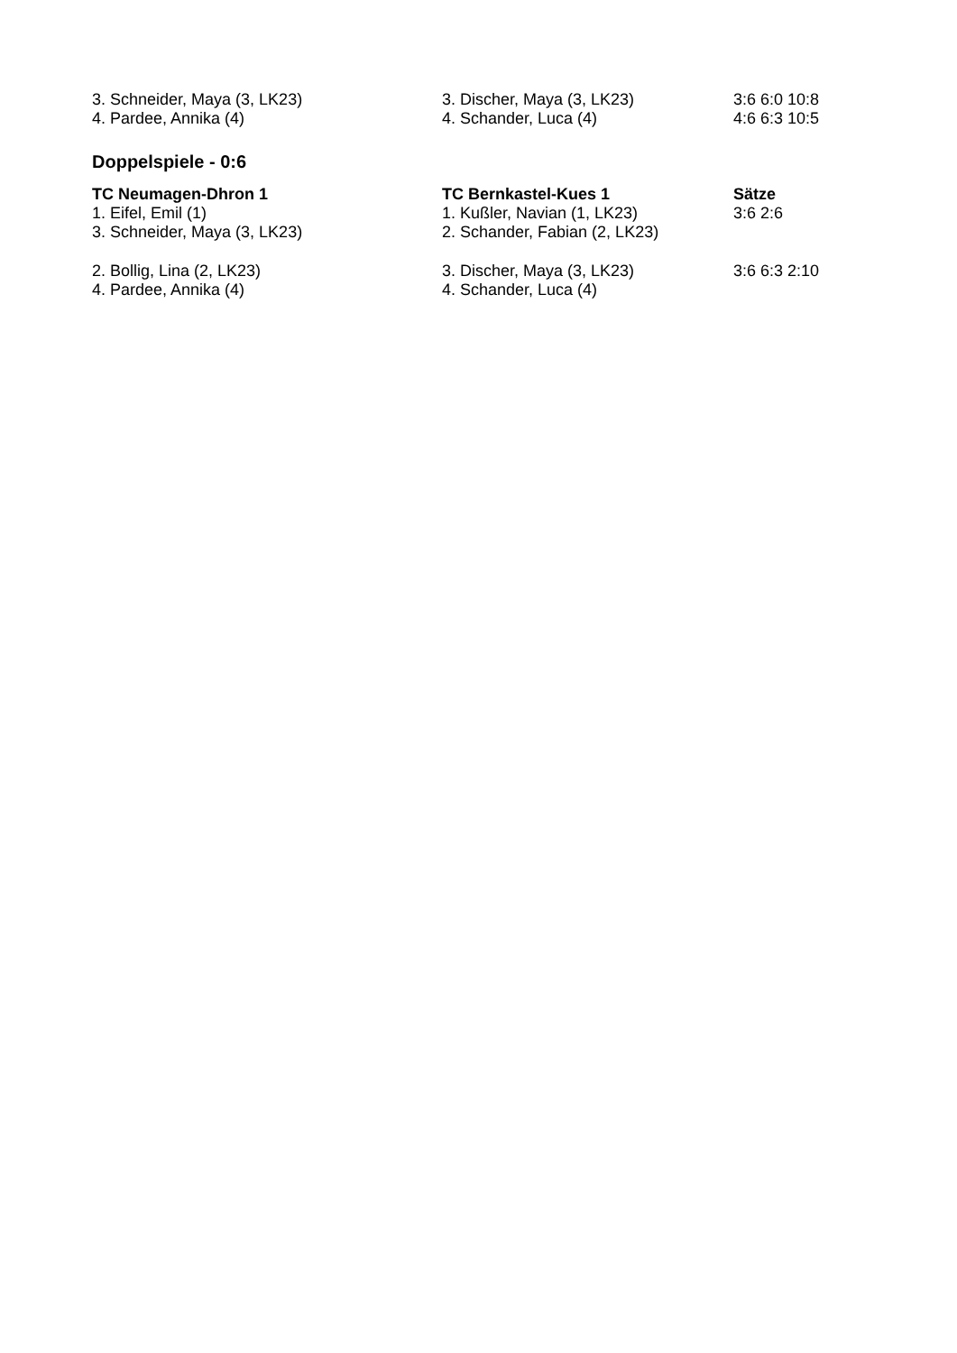| 3. Schneider, Maya (3, LK23) | 3. Discher, Maya (3, LK23) | 3:6 6:0 10:8 |
| 4. Pardee, Annika (4) | 4. Schander, Luca (4) | 4:6 6:3 10:5 |
Doppelspiele - 0:6
| TC Neumagen-Dhron 1 | TC Bernkastel-Kues 1 | Sätze |
| --- | --- | --- |
| 1. Eifel, Emil (1) | 1. Kußler, Navian (1, LK23) | 3:6 2:6 |
| 3. Schneider, Maya (3, LK23) | 2. Schander, Fabian (2, LK23) | |
| 2. Bollig, Lina (2, LK23) | 3. Discher, Maya (3, LK23) | 3:6 6:3 2:10 |
| 4. Pardee, Annika (4) | 4. Schander, Luca (4) | |